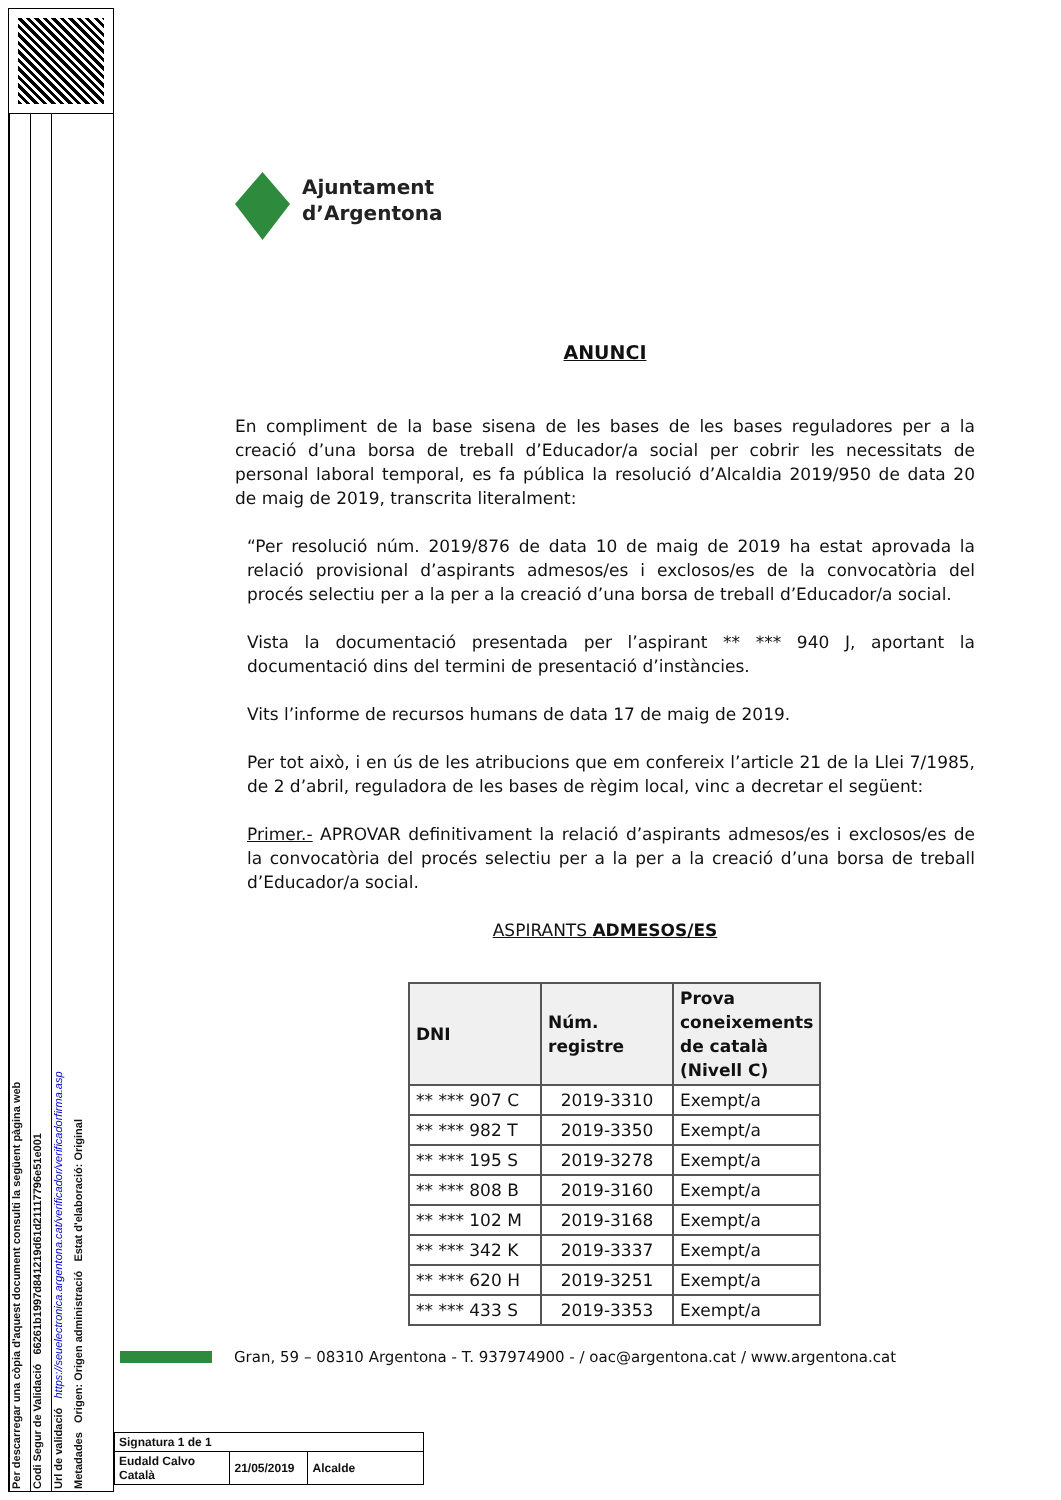Per descarregar una còpia d'aquest document consulti la següent pàgina web
Codi Segur de Validació 66261b1997d841219d61d21117796e51e001
Url de validació https://seuelectronica.argentona.cat/verificador/verificadorfirma.asp
Metadades Origen: Origen administració Estat d'elaboració: Original
Ajuntament
d’Argentona
ANUNCI
En compliment de la base sisena de les bases de les bases reguladores per a la creació d’una borsa de treball d’Educador/a social per cobrir les necessitats de personal laboral temporal, es fa pública la resolució d’Alcaldia 2019/950 de data 20 de maig de 2019, transcrita literalment:
“Per resolució núm. 2019/876 de data 10 de maig de 2019 ha estat aprovada la relació provisional d’aspirants admesos/es i exclosos/es de la convocatòria del procés selectiu per a la per a la creació d’una borsa de treball d’Educador/a social.
Vista la documentació presentada per l’aspirant ** *** 940 J, aportant la documentació dins del termini de presentació d’instàncies.
Vits l’informe de recursos humans de data 17 de maig de 2019.
Per tot això, i en ús de les atribucions que em confereix l’article 21 de la Llei 7/1985, de 2 d’abril, reguladora de les bases de règim local, vinc a decretar el següent:
Primer.- APROVAR definitivament la relació d’aspirants admesos/es i exclosos/es de la convocatòria del procés selectiu per a la per a la creació d’una borsa de treball d’Educador/a social.
ASPIRANTS ADMESOS/ES
| DNI | Núm. registre | Prova coneixements de català (Nivell C) |
| --- | --- | --- |
| ** *** 907 C | 2019-3310 | Exempt/a |
| ** *** 982 T | 2019-3350 | Exempt/a |
| ** *** 195 S | 2019-3278 | Exempt/a |
| ** *** 808 B | 2019-3160 | Exempt/a |
| ** *** 102 M | 2019-3168 | Exempt/a |
| ** *** 342 K | 2019-3337 | Exempt/a |
| ** *** 620 H | 2019-3251 | Exempt/a |
| ** *** 433 S | 2019-3353 | Exempt/a |
Gran, 59 – 08310 Argentona - T. 937974900 - / oac@argentona.cat / www.argentona.cat
| Signatura 1 de 1 | | |
| Eudald Calvo Català | 21/05/2019 | Alcalde |